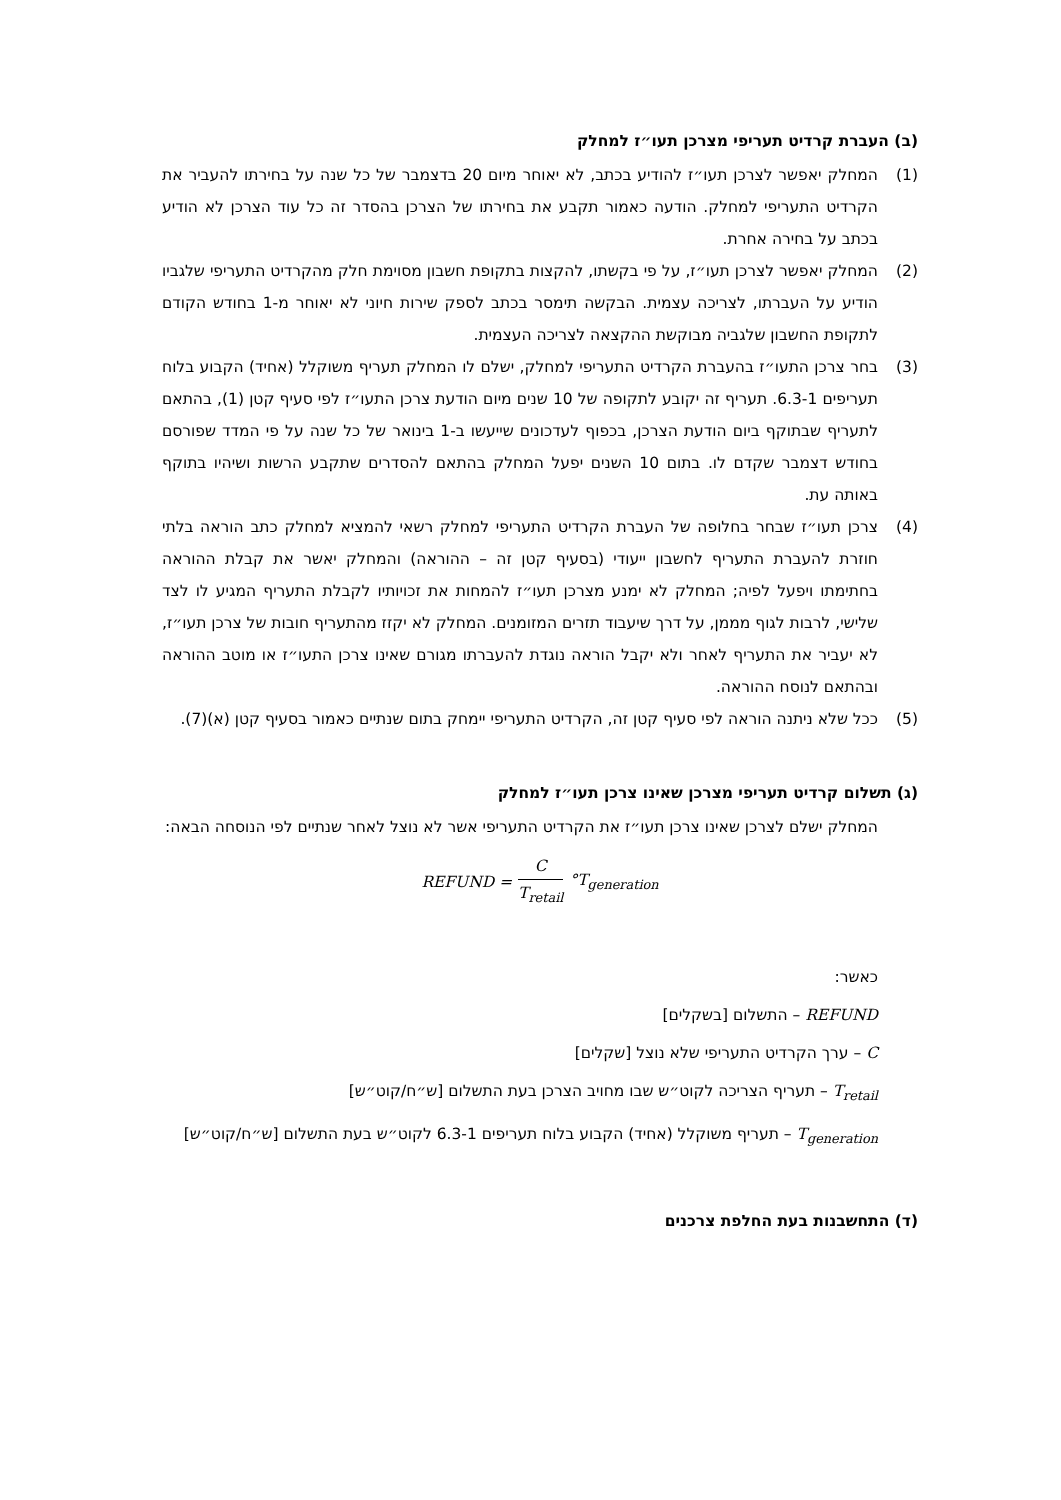(ב) העברת קרדיט תעריפי מצרכן תעו״ז למחלק
(1) המחלק יאפשר לצרכן תעו״ז להודיע בכתב, לא יאוחר מיום 20 בדצמבר של כל שנה על בחירתו להעביר את הקרדיט התעריפי למחלק. הודעה כאמור תקבע את בחירתו של הצרכן בהסדר זה כל עוד הצרכן לא הודיע בכתב על בחירה אחרת.
(2) המחלק יאפשר לצרכן תעו״ז, על פי בקשתו, להקצות בתקופת חשבון מסוימת חלק מהקרדיט התעריפי שלגביו הודיע על העברתו, לצריכה עצמית. הבקשה תימסר בכתב לספק שירות חיוני לא יאוחר מ-1 בחודש הקודם לתקופת החשבון שלגביה מבוקשת ההקצאה לצריכה העצמית.
(3) בחר צרכן התעו״ז בהעברת הקרדיט התעריפי למחלק, ישלם לו המחלק תעריף משוקלל (אחיד) הקבוע בלוח תעריפים 6.3-1. תעריף זה יקובע לתקופה של 10 שנים מיום הודעת צרכן התעו״ז לפי סעיף קטן (1), בהתאם לתעריף שבתוקף ביום הודעת הצרכן, בכפוף לעדכונים שייעשו ב-1 בינואר של כל שנה על פי המדד שפורסם בחודש דצמבר שקדם לו. בתום 10 השנים יפעל המחלק בהתאם להסדרים שתקבע הרשות ושיהיו בתוקף באותה עת.
(4) צרכן תעו״ז שבחר בחלופה של העברת הקרדיט התעריפי למחלק רשאי להמציא למחלק כתב הוראה בלתי חוזרת להעברת התעריף לחשבון ייעודי (בסעיף קטן זה – ההוראה) והמחלק יאשר את קבלת ההוראה בחתימתו ויפעל לפיה; המחלק לא ימנע מצרכן תעו״ז להמחות את זכויותיו לקבלת התעריף המגיע לו לצד שלישי, לרבות לגוף מממן, על דרך שיעבוד תזרים המזומנים. המחלק לא יקזז מהתעריף חובות של צרכן תעו״ז, לא יעביר את התעריף לאחר ולא יקבל הוראה נוגדת להעברתו מגורם שאינו צרכן התעו״ז או מוטב ההוראה ובהתאם לנוסח ההוראה.
(5) ככל שלא ניתנה הוראה לפי סעיף קטן זה, הקרדיט התעריפי יימחק בתום שנתיים כאמור בסעיף קטן (א)(7).
(ג) תשלום קרדיט תעריפי מצרכן שאינו צרכן תעו״ז למחלק
המחלק ישלם לצרכן שאינו צרכן תעו״ז את הקרדיט התעריפי אשר לא נוצל לאחר שנתיים לפי הנוסחה הבאה:
REFUND = C T<sub>retail</sub> °T<sub>generation</sub>
כאשר:
REFUND – התשלום [בשקלים]
C – ערך הקרדיט התעריפי שלא נוצל [שקלים]
T<sub>retail</sub> – תעריף הצריכה לקוט״ש שבו מחויב הצרכן בעת התשלום [ש״ח/קוט״ש]
T<sub>generation</sub> – תעריף משוקלל (אחיד) הקבוע בלוח תעריפים 6.3-1 לקוט״ש בעת התשלום [ש״ח/קוט״ש]
(ד) התחשבנות בעת החלפת צרכנים